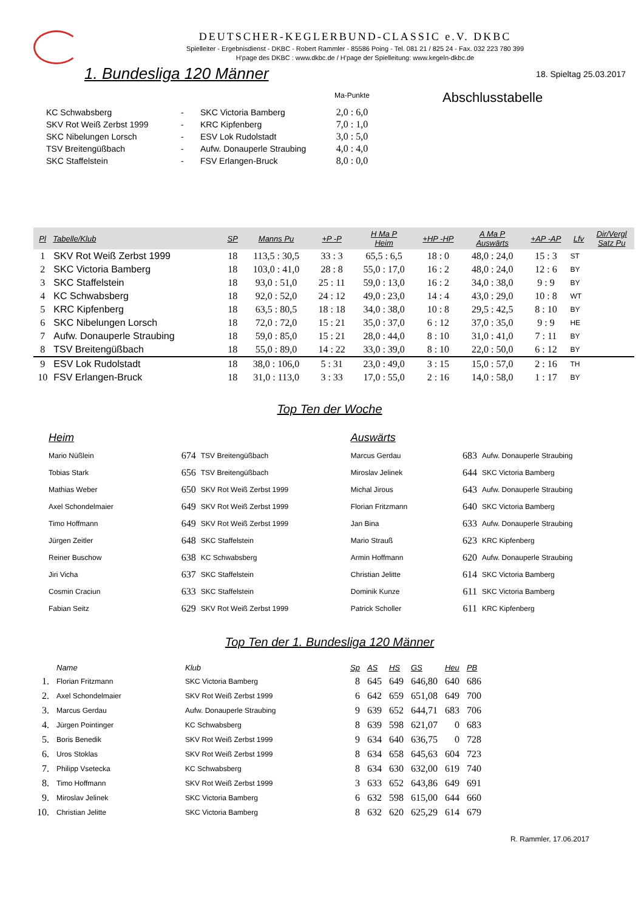DEUTSCHER-KEGLERBUND-CLASSIC e.V. DKBC
Spielleiter - Ergebnisdienst - DKBC - Robert Rammler - 85586 Poing - Tel. 081 21 / 825 24 - Fax. 032 223 780 399
H'page des DKBC : www.dkbc.de / H'page der Spielleitung: www.kegeln-dkbc.de
1. Bundesliga 120 Männer
18. Spieltag 25.03.2017
| | | | Ma-Punkte | Abschlusstabelle |
| KC Schwabsberg | - | SKC Victoria Bamberg | 2,0 : 6,0 | |
| SKV Rot Weiß Zerbst 1999 | - | KRC Kipfenberg | 7,0 : 1,0 | |
| SKC Nibelungen Lorsch | - | ESV Lok Rudolstadt | 3,0 : 5,0 | |
| TSV Breitengüßbach | - | Aufw. Donauperle Straubing | 4,0 : 4,0 | |
| SKC Staffelstein | - | FSV Erlangen-Bruck | 8,0 : 0,0 | |
| Pl | Tabelle/Klub | SP | Manns Pu | +P -P | H Ma P Heim | +HP -HP | A Ma P Auswärts | +AP -AP | Lfv | Dir/Vergl Satz Pu |
| --- | --- | --- | --- | --- | --- | --- | --- | --- | --- | --- |
| 1 | SKV Rot Weiß Zerbst 1999 | 18 | 113,5 : 30,5 | 33 : 3 | 65,5 : 6,5 | 18 : 0 | 48,0 : 24,0 | 15 : 3 | ST | |
| 2 | SKC Victoria Bamberg | 18 | 103,0 : 41,0 | 28 : 8 | 55,0 : 17,0 | 16 : 2 | 48,0 : 24,0 | 12 : 6 | BY | |
| 3 | SKC Staffelstein | 18 | 93,0 : 51,0 | 25 : 11 | 59,0 : 13,0 | 16 : 2 | 34,0 : 38,0 | 9 : 9 | BY | |
| 4 | KC Schwabsberg | 18 | 92,0 : 52,0 | 24 : 12 | 49,0 : 23,0 | 14 : 4 | 43,0 : 29,0 | 10 : 8 | WT | |
| 5 | KRC Kipfenberg | 18 | 63,5 : 80,5 | 18 : 18 | 34,0 : 38,0 | 10 : 8 | 29,5 : 42,5 | 8 : 10 | BY | |
| 6 | SKC Nibelungen Lorsch | 18 | 72,0 : 72,0 | 15 : 21 | 35,0 : 37,0 | 6 : 12 | 37,0 : 35,0 | 9 : 9 | HE | |
| 7 | Aufw. Donauperle Straubing | 18 | 59,0 : 85,0 | 15 : 21 | 28,0 : 44,0 | 8 : 10 | 31,0 : 41,0 | 7 : 11 | BY | |
| 8 | TSV Breitengüßbach | 18 | 55,0 : 89,0 | 14 : 22 | 33,0 : 39,0 | 8 : 10 | 22,0 : 50,0 | 6 : 12 | BY | |
| 9 | ESV Lok Rudolstadt | 18 | 38,0 : 106,0 | 5 : 31 | 23,0 : 49,0 | 3 : 15 | 15,0 : 57,0 | 2 : 16 | TH | |
| 10 | FSV Erlangen-Bruck | 18 | 31,0 : 113,0 | 3 : 33 | 17,0 : 55,0 | 2 : 16 | 14,0 : 58,0 | 1 : 17 | BY | |
Top Ten der Woche
| Heim | | | Auswärts | | |
| Mario Nüßlein | 674 | TSV Breitengüßbach | Marcus Gerdau | 683 | Aufw. Donauperle Straubing |
| Tobias Stark | 656 | TSV Breitengüßbach | Miroslav Jelinek | 644 | SKC Victoria Bamberg |
| Mathias Weber | 650 | SKV Rot Weiß Zerbst 1999 | Michal Jirous | 643 | Aufw. Donauperle Straubing |
| Axel Schondelmaier | 649 | SKV Rot Weiß Zerbst 1999 | Florian Fritzmann | 640 | SKC Victoria Bamberg |
| Timo Hoffmann | 649 | SKV Rot Weiß Zerbst 1999 | Jan Bina | 633 | Aufw. Donauperle Straubing |
| Jürgen Zeitler | 648 | SKC Staffelstein | Mario Strauß | 623 | KRC Kipfenberg |
| Reiner Buschow | 638 | KC Schwabsberg | Armin Hoffmann | 620 | Aufw. Donauperle Straubing |
| Jiri Vicha | 637 | SKC Staffelstein | Christian Jelitte | 614 | SKC Victoria Bamberg |
| Cosmin Craciun | 633 | SKC Staffelstein | Dominik Kunze | 611 | SKC Victoria Bamberg |
| Fabian Seitz | 629 | SKV Rot Weiß Zerbst 1999 | Patrick Scholler | 611 | KRC Kipfenberg |
Top Ten der 1. Bundesliga 120 Männer
| | Name | Klub | Sp | AS | HS | GS | Heu | PB |
| --- | --- | --- | --- | --- | --- | --- | --- | --- |
| 1. | Florian Fritzmann | SKC Victoria Bamberg | 8 | 645 | 649 | 646,80 | 640 | 686 |
| 2. | Axel Schondelmaier | SKV Rot Weiß Zerbst 1999 | 6 | 642 | 659 | 651,08 | 649 | 700 |
| 3. | Marcus Gerdau | Aufw. Donauperle Straubing | 9 | 639 | 652 | 644,71 | 683 | 706 |
| 4. | Jürgen Pointinger | KC Schwabsberg | 8 | 639 | 598 | 621,07 | 0 | 683 |
| 5. | Boris Benedik | SKV Rot Weiß Zerbst 1999 | 9 | 634 | 640 | 636,75 | 0 | 728 |
| 6. | Uros Stoklas | SKV Rot Weiß Zerbst 1999 | 8 | 634 | 658 | 645,63 | 604 | 723 |
| 7. | Philipp Vsetecka | KC Schwabsberg | 8 | 634 | 630 | 632,00 | 619 | 740 |
| 8. | Timo Hoffmann | SKV Rot Weiß Zerbst 1999 | 3 | 633 | 652 | 643,86 | 649 | 691 |
| 9. | Miroslav Jelinek | SKC Victoria Bamberg | 6 | 632 | 598 | 615,00 | 644 | 660 |
| 10. | Christian Jelitte | SKC Victoria Bamberg | 8 | 632 | 620 | 625,29 | 614 | 679 |
R. Rammler, 17.06.2017